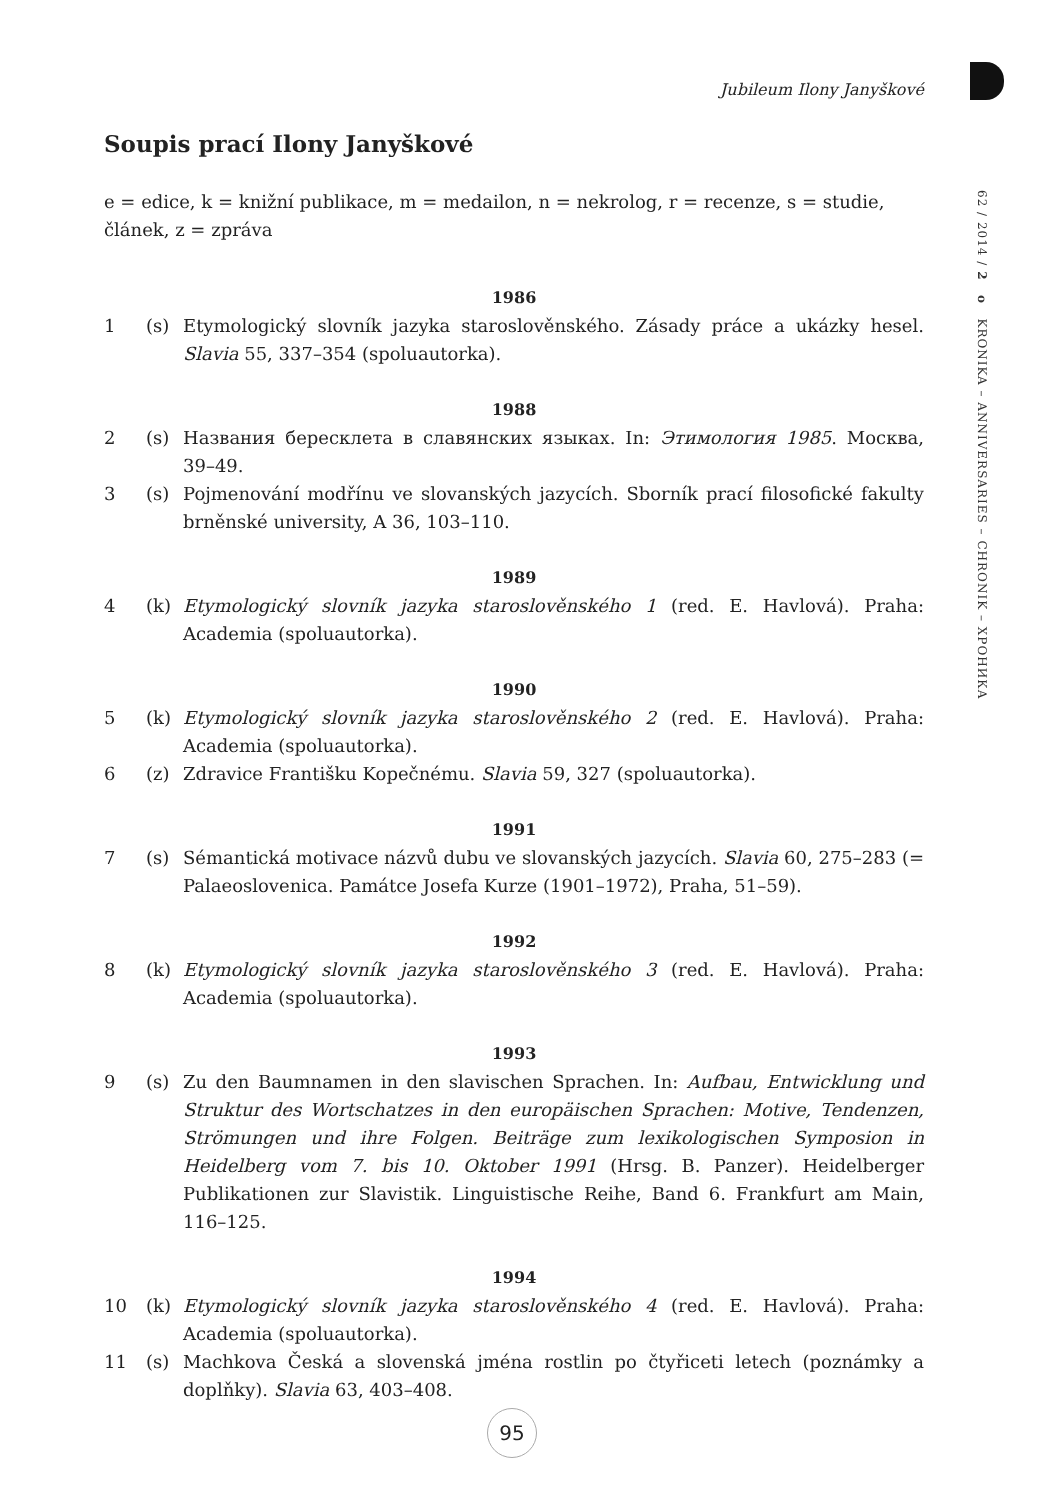Jubileum Ilony Janyškové
62 / 2014 / 2 o KRONIKA – ANNIVERSARIES – CHRONIK – ХРОНИКА
Soupis prací Ilony Janyškové
e = edice, k = knižní publikace, m = medailon, n = nekrolog, r = recenze, s = studie, článek, z = zpráva
1986
1 (s) Etymologický slovník jazyka staroslověnského. Zásady práce a ukázky hesel. Slavia 55, 337–354 (spoluautorka).
1988
2 (s) Названия бересклета в славянских языках. In: Этимология 1985. Москва, 39–49.
3 (s) Pojmenování modřínu ve slovanských jazycích. Sborník prací filosofické fakulty brněnské university, A 36, 103–110.
1989
4 (k) Etymologický slovník jazyka staroslověnského 1 (red. E. Havlová). Praha: Academia (spoluautorka).
1990
5 (k) Etymologický slovník jazyka staroslověnského 2 (red. E. Havlová). Praha: Academia (spoluautorka).
6 (z) Zdravice Františku Kopečnému. Slavia 59, 327 (spoluautorka).
1991
7 (s) Sémantická motivace názvů dubu ve slovanských jazycích. Slavia 60, 275–283 (= Palaeoslovenica. Památce Josefa Kurze (1901–1972), Praha, 51–59).
1992
8 (k) Etymologický slovník jazyka staroslověnského 3 (red. E. Havlová). Praha: Academia (spoluautorka).
1993
9 (s) Zu den Baumnamen in den slavischen Sprachen. In: Aufbau, Entwicklung und Struktur des Wortschatzes in den europäischen Sprachen: Motive, Tendenzen, Strömungen und ihre Folgen. Beiträge zum lexikologischen Symposion in Heidelberg vom 7. bis 10. Oktober 1991 (Hrsg. B. Panzer). Heidelberger Publikationen zur Slavistik. Linguistische Reihe, Band 6. Frankfurt am Main, 116–125.
1994
10 (k) Etymologický slovník jazyka staroslověnského 4 (red. E. Havlová). Praha: Academia (spoluautorka).
11 (s) Machkova Česká a slovenská jména rostlin po čtyřiceti letech (poznámky a doplňky). Slavia 63, 403–408.
95